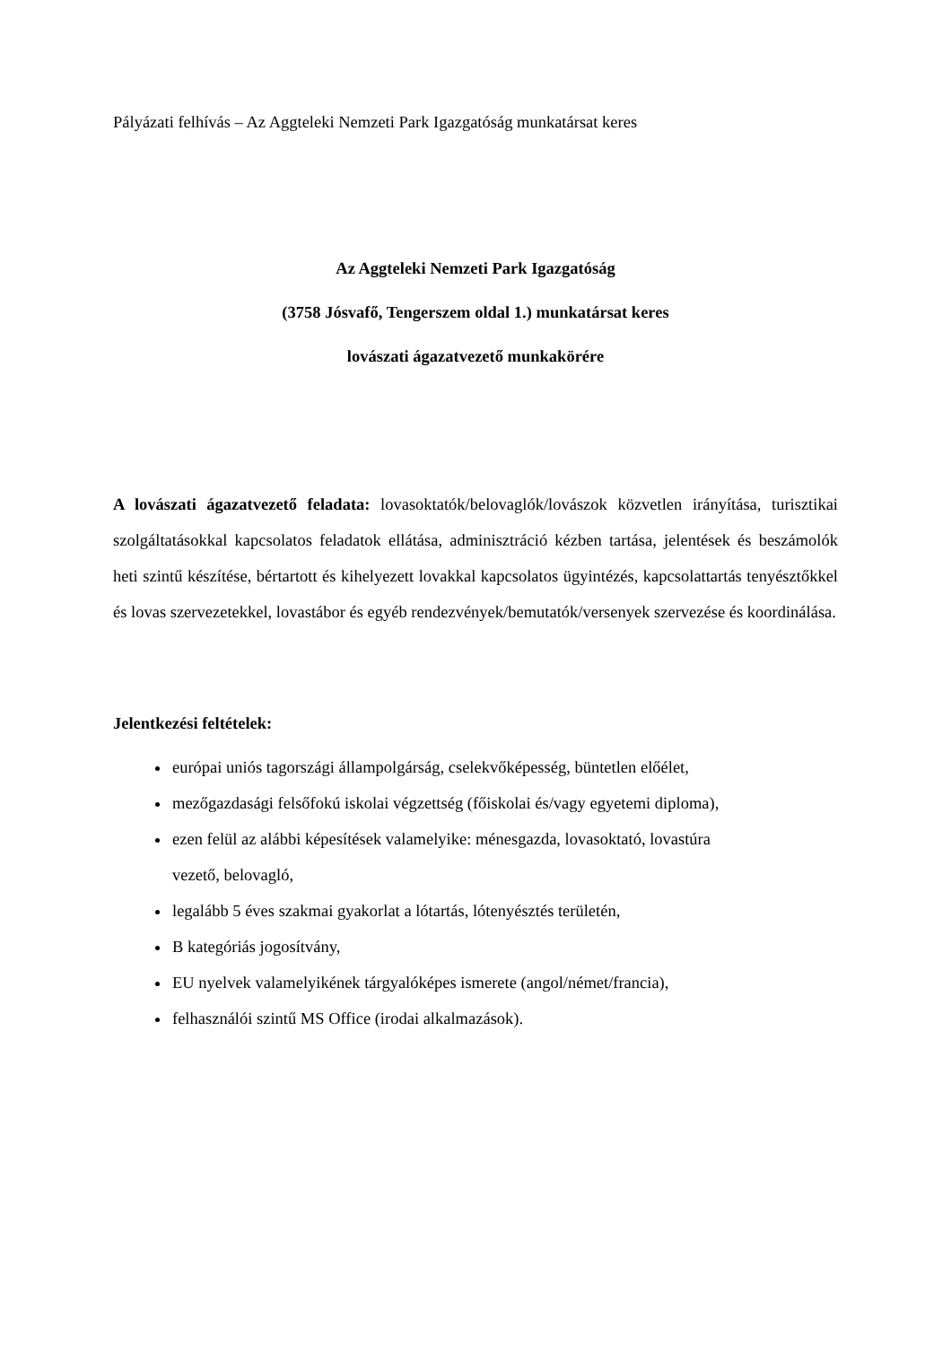Pályázati felhívás – Az Aggteleki Nemzeti Park Igazgatóság munkatársat keres
Az Aggteleki Nemzeti Park Igazgatóság
(3758 Jósvafő, Tengerszem oldal 1.) munkatársat keres
lovászati ágazatvezető munkakörére
A lovászati ágazatvezető feladata: lovasoktatók/belovaglók/lovászok közvetlen irányítása, turisztikai szolgáltatásokkal kapcsolatos feladatok ellátása, adminisztráció kézben tartása, jelentések és beszámolók heti szintű készítése, bértartott és kihelyezett lovakkal kapcsolatos ügyintézés, kapcsolattartás tenyésztőkkel és lovas szervezetekkel, lovastábor és egyéb rendezvények/bemutatók/versenyek szervezése és koordinálása.
Jelentkezési feltételek:
európai uniós tagországi állampolgárság, cselekvőképesség, büntetlen előélet,
mezőgazdasági felsőfokú iskolai végzettség (főiskolai és/vagy egyetemi diploma),
ezen felül az alábbi képesítések valamelyike: ménesgazda, lovasoktató, lovastúra
vezető, belovagló,
legalább 5 éves szakmai gyakorlat a lótartás, lótenyésztés területén,
B kategóriás jogosítvány,
EU nyelvek valamelyikének tárgyalóképes ismerete (angol/német/francia),
felhasználói szintű MS Office (irodai alkalmazások).